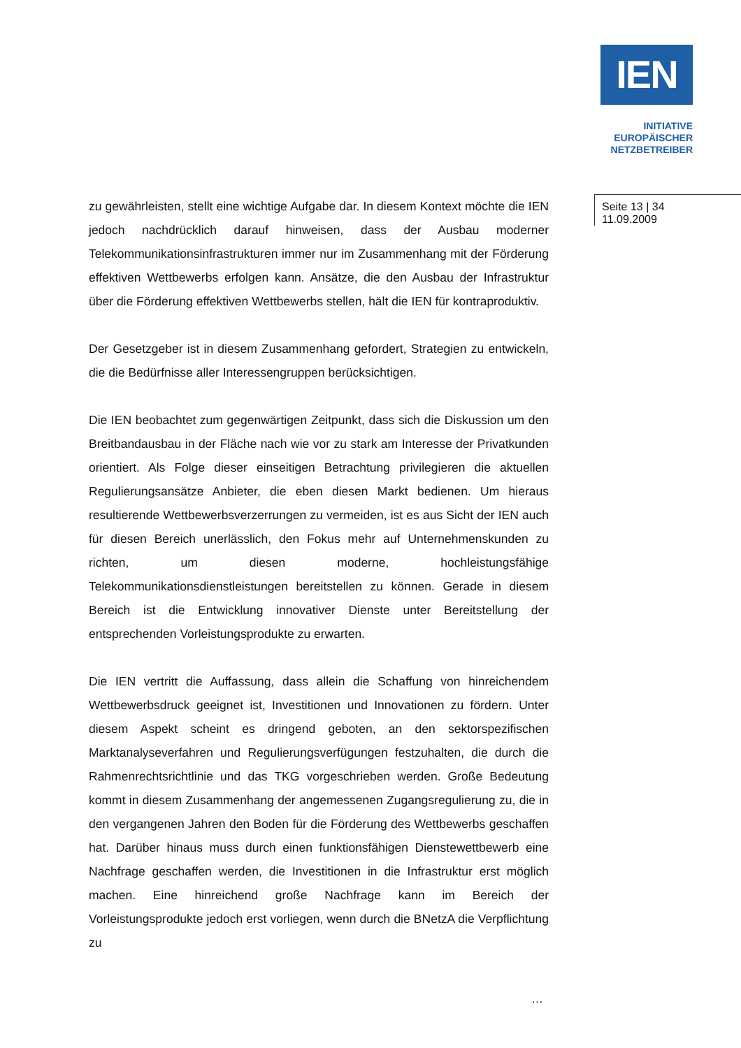IEN
INITIATIVE
EUROPÄISCHER
NETZBETREIBER
zu gewährleisten, stellt eine wichtige Aufgabe dar. In diesem Kontext möchte die IEN jedoch nachdrücklich darauf hinweisen, dass der Ausbau moderner Telekommunikationsinfrastrukturen immer nur im Zusammenhang mit der Förderung effektiven Wettbewerbs erfolgen kann. Ansätze, die den Ausbau der Infrastruktur über die Förderung effektiven Wettbewerbs stellen, hält die IEN für kontraproduktiv.
Der Gesetzgeber ist in diesem Zusammenhang gefordert, Strategien zu entwickeln, die die Bedürfnisse aller Interessengruppen berücksichtigen.
Die IEN beobachtet zum gegenwärtigen Zeitpunkt, dass sich die Diskussion um den Breitbandausbau in der Fläche nach wie vor zu stark am Interesse der Privatkunden orientiert. Als Folge dieser einseitigen Betrachtung privilegieren die aktuellen Regulierungsansätze Anbieter, die eben diesen Markt bedienen. Um hieraus resultierende Wettbewerbsverzerrungen zu vermeiden, ist es aus Sicht der IEN auch für diesen Bereich unerlässlich, den Fokus mehr auf Unternehmenskunden zu richten, um diesen moderne, hochleistungsfähige Telekommunikationsdienstleistungen bereitstellen zu können. Gerade in diesem Bereich ist die Entwicklung innovativer Dienste unter Bereitstellung der entsprechenden Vorleistungsprodukte zu erwarten.
Die IEN vertritt die Auffassung, dass allein die Schaffung von hinreichendem Wettbewerbsdruck geeignet ist, Investitionen und Innovationen zu fördern. Unter diesem Aspekt scheint es dringend geboten, an den sektorspezifischen Marktanalyseverfahren und Regulierungsverfügungen festzuhalten, die durch die Rahmenrechtsrichtlinie und das TKG vorgeschrieben werden. Große Bedeutung kommt in diesem Zusammenhang der angemessenen Zugangsregulierung zu, die in den vergangenen Jahren den Boden für die Förderung des Wettbewerbs geschaffen hat. Darüber hinaus muss durch einen funktionsfähigen Dienstewettbewerb eine Nachfrage geschaffen werden, die Investitionen in die Infrastruktur erst möglich machen. Eine hinreichend große Nachfrage kann im Bereich der Vorleistungsprodukte jedoch erst vorliegen, wenn durch die BNetzA die Verpflichtung zu
Seite 13 | 34
11.09.2009
…